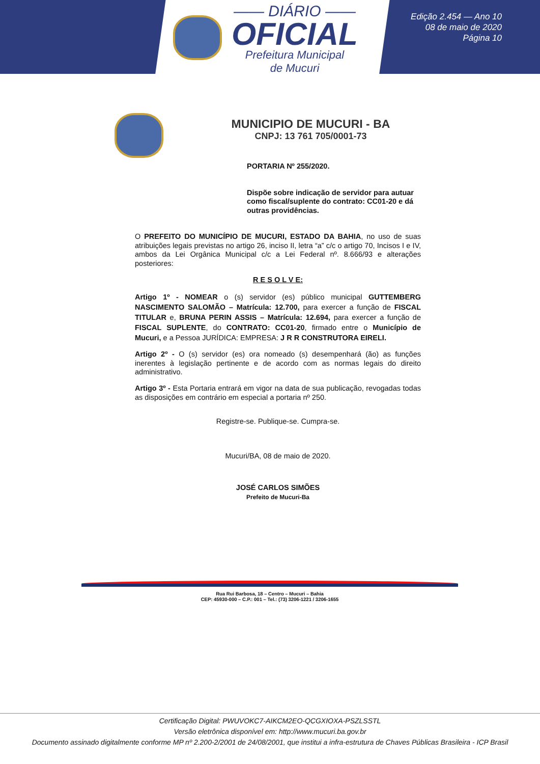—— DIÁRIO ——
OFICIAL
Prefeitura Municipal
de Mucuri
Edição 2.454 — Ano 10
08 de maio de 2020
Página 10
MUNICIPIO DE MUCURI - BA
CNPJ: 13 761 705/0001-73
PORTARIA Nº 255/2020.
Dispõe sobre indicação de servidor para autuar como fiscal/suplente do contrato: CC01-20 e dá outras providências.
O PREFEITO DO MUNICÍPIO DE MUCURI, ESTADO DA BAHIA, no uso de suas atribuições legais previstas no artigo 26, inciso II, letra “a” c/c o artigo 70, Incisos I e IV, ambos da Lei Orgânica Municipal c/c a Lei Federal nº. 8.666/93 e alterações posteriores:
R E S O L V E:
Artigo 1º - NOMEAR o (s) servidor (es) público municipal GUTTEMBERG NASCIMENTO SALOMÃO – Matrícula: 12.700, para exercer a função de FISCAL TITULAR e, BRUNA PERIN ASSIS – Matrícula: 12.694, para exercer a função de FISCAL SUPLENTE, do CONTRATO: CC01-20, firmado entre o Município de Mucuri, e a Pessoa JURÍDICA: EMPRESA: J R R CONSTRUTORA EIRELI.
Artigo 2º - O (s) servidor (es) ora nomeado (s) desempenhará (ão) as funções inerentes à legislação pertinente e de acordo com as normas legais do direito administrativo.
Artigo 3º - Esta Portaria entrará em vigor na data de sua publicação, revogadas todas as disposições em contrário em especial a portaria nº 250.
Registre-se. Publique-se. Cumpra-se.
Mucuri/BA, 08 de maio de 2020.
JOSÉ CARLOS SIMÕES
Prefeito de Mucuri-Ba
Rua Rui Barbosa, 18 – Centro – Mucuri – Bahia
CEP: 45930-000 – C.P.: 001 – Tel.: (73) 3206-1221 / 3206-1655
Certificação Digital: PWUVOKC7-AIKCM2EO-QCGXIOXA-PSZLSSTL
Versão eletrônica disponível em: http://www.mucuri.ba.gov.br
Documento assinado digitalmente conforme MP nº 2.200-2/2001 de 24/08/2001, que institui a infra-estrutura de Chaves Públicas Brasileira - ICP Brasil